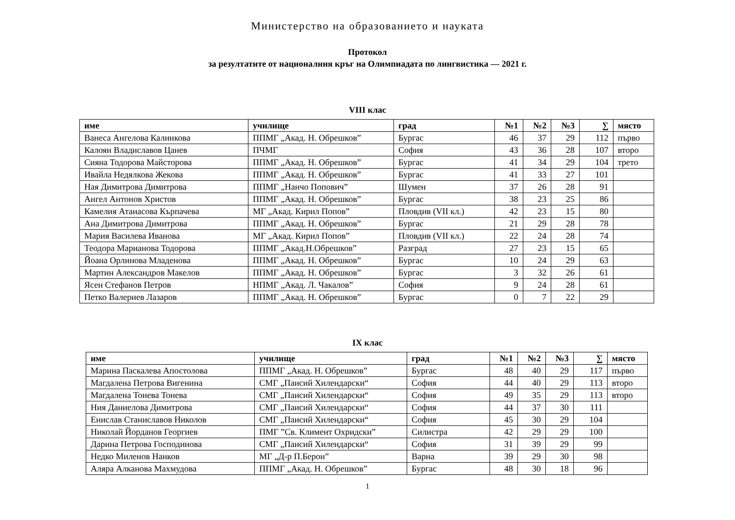Министерство на образованието и науката
Протокол
за резултатите от националния кръг на Олимпиадата по лингвистика — 2021 г.
VIII клас
| име | училище | град | №1 | №2 | №3 | ∑ | място |
| --- | --- | --- | --- | --- | --- | --- | --- |
| Ванеса Ангелова Калинкова | ППМГ „Акад. Н. Обрешков” | Бургас | 46 | 37 | 29 | 112 | първо |
| Калоян Владиславов Цанев | ПЧМГ | София | 43 | 36 | 28 | 107 | второ |
| Сияна Тодорова Майсторова | ППМГ „Акад. Н. Обрешков” | Бургас | 41 | 34 | 29 | 104 | трето |
| Ивайла Недялкова Жекова | ППМГ „Акад. Н. Обрешков” | Бургас | 41 | 33 | 27 | 101 | |
| Ная Димитрова Димитрова | ППМГ „Нанчо Попович” | Шумен | 37 | 26 | 28 | 91 | |
| Ангел Антонов Христов | ППМГ „Акад. Н. Обрешков” | Бургас | 38 | 23 | 25 | 86 | |
| Камелия Атанасова Кърпачева | МГ „Акад. Кирил Попов” | Пловдив (VII кл.) | 42 | 23 | 15 | 80 | |
| Ана Димитрова Димитрова | ППМГ „Акад. Н. Обрешков” | Бургас | 21 | 29 | 28 | 78 | |
| Мария Василева Иванова | МГ „Акад. Кирил Попов” | Пловдив (VII кл.) | 22 | 24 | 28 | 74 | |
| Теодора Марианова Тодорова | ППМГ „Акад.Н.Обрешков” | Разград | 27 | 23 | 15 | 65 | |
| Йоана Орлинова Младенова | ППМГ „Акад. Н. Обрешков” | Бургас | 10 | 24 | 29 | 63 | |
| Мартин Александров Макелов | ППМГ „Акад. Н. Обрешков” | Бургас | 3 | 32 | 26 | 61 | |
| Ясен Стефанов Петров | НПМГ „Акад. Л. Чакалов” | София | 9 | 24 | 28 | 61 | |
| Петко Валериев Лазаров | ППМГ „Акад. Н. Обрешков” | Бургас | 0 | 7 | 22 | 29 | |
IX клас
| име | училище | град | №1 | №2 | №3 | ∑ | място |
| --- | --- | --- | --- | --- | --- | --- | --- |
| Марина Паскалева Апостолова | ППМГ „Акад. Н. Обрешков” | Бургас | 48 | 40 | 29 | 117 | първо |
| Магдалена Петрова Вигенина | СМГ „Паисий Хилендарски“ | София | 44 | 40 | 29 | 113 | второ |
| Магдалена Тонева Тонева | СМГ „Паисий Хилендарски“ | София | 49 | 35 | 29 | 113 | второ |
| Ния Даниелова Димитрова | СМГ „Паисий Хилендарски“ | София | 44 | 37 | 30 | 111 | |
| Енислав Станиславов Николов | СМГ „Паисий Хилендарски“ | София | 45 | 30 | 29 | 104 | |
| Николай Йорданов Георгиев | ПМГ ”Св. Климент Охридски” | Силистра | 42 | 29 | 29 | 100 | |
| Дарина Петрова Господинова | СМГ „Паисий Хилендарски“ | София | 31 | 39 | 29 | 99 | |
| Недко Миленов Нанков | МГ „Д-р П.Берон” | Варна | 39 | 29 | 30 | 98 | |
| Аляра Алканова Махмудова | ППМГ „Акад. Н. Обрешков” | Бургас | 48 | 30 | 18 | 96 | |
1